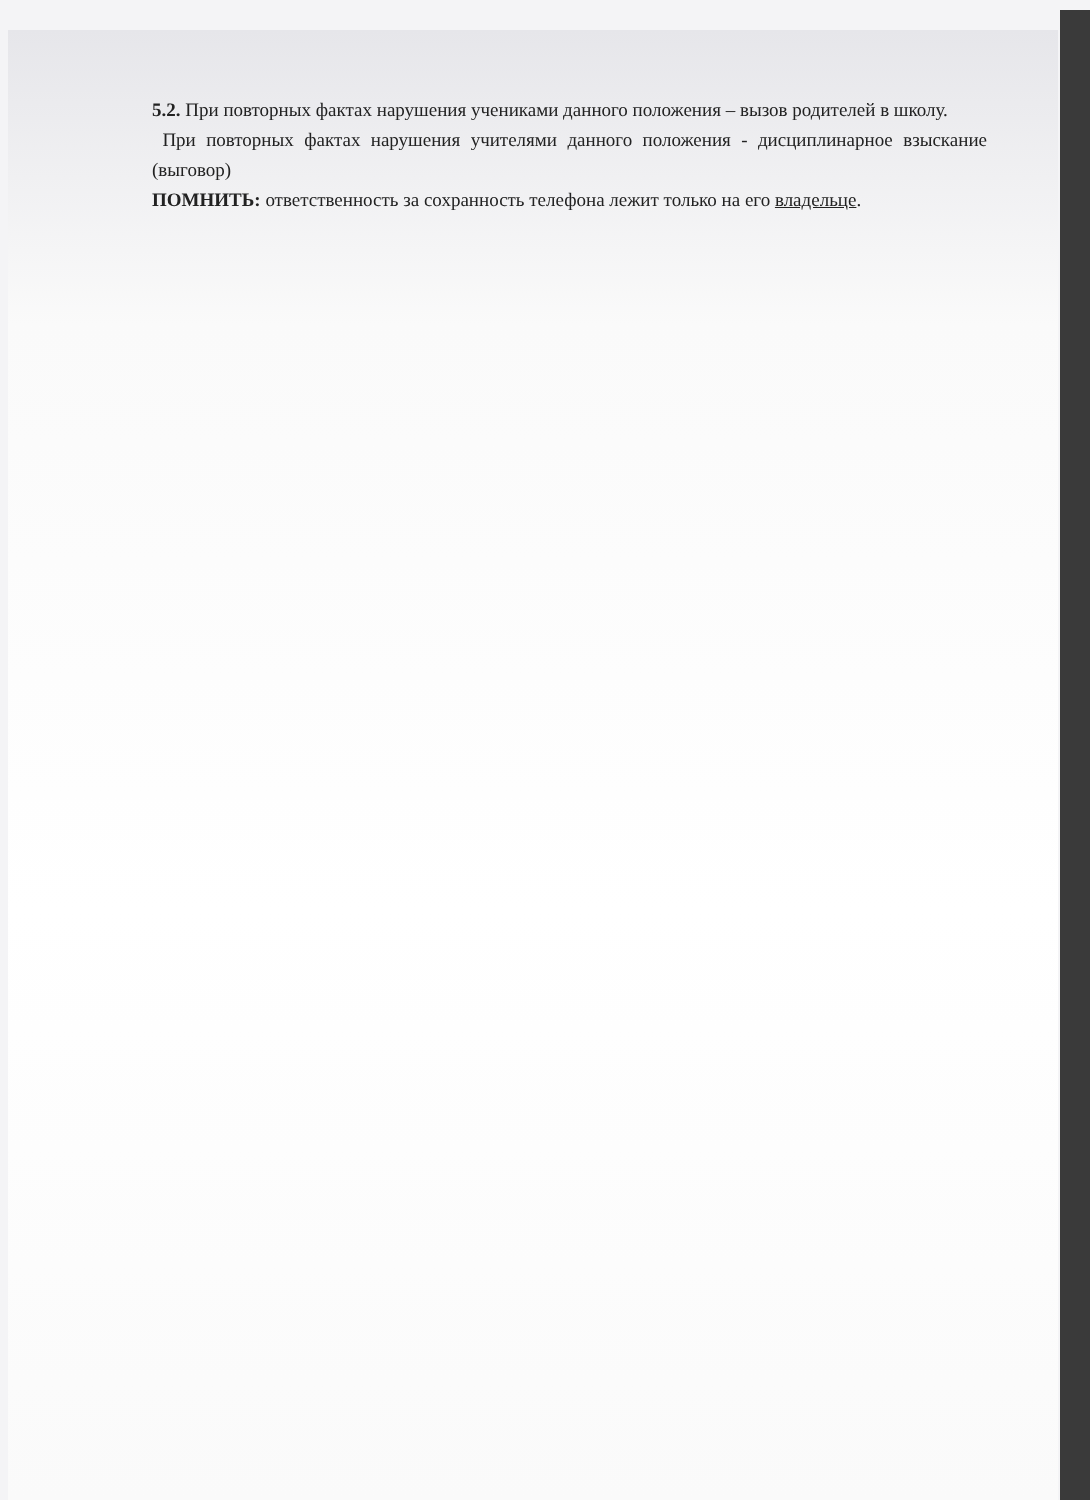5.2. При повторных фактах нарушения учениками данного положения – вызов родителей в школу.
При повторных фактах нарушения учителями данного положения - дисциплинарное взыскание (выговор)
ПОМНИТЬ: ответственность за сохранность телефона лежит только на его владельце.